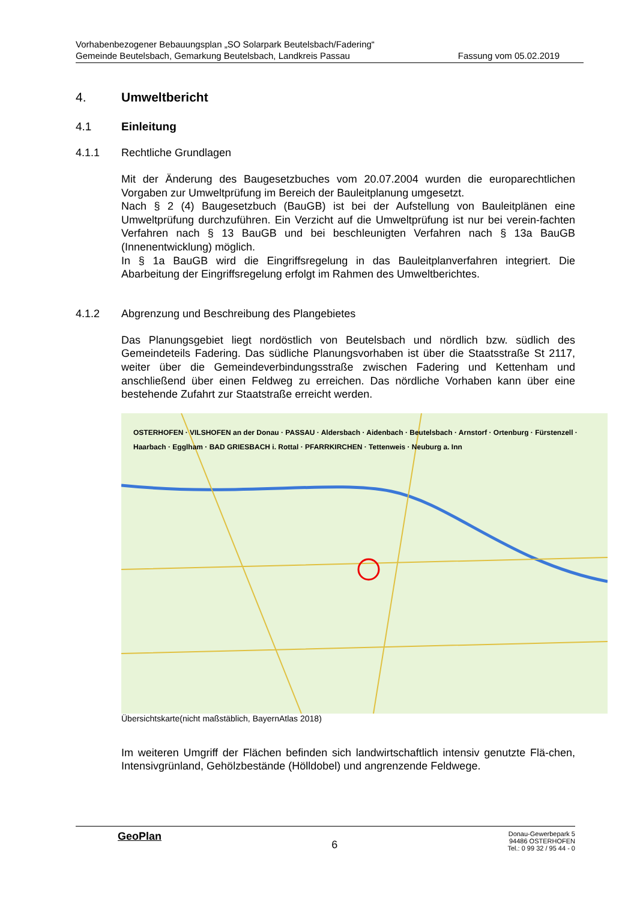Vorhabenbezogener Bebauungsplan „SO Solarpark Beutelsbach/Fadering“
Gemeinde Beutelsbach, Gemarkung Beutelsbach, Landkreis Passau Fassung vom 05.02.2019
4. Umweltbericht
4.1 Einleitung
4.1.1 Rechtliche Grundlagen
Mit der Änderung des Baugesetzbuches vom 20.07.2004 wurden die europarechtlichen Vorgaben zur Umweltprüfung im Bereich der Bauleitplanung umgesetzt.
Nach § 2 (4) Baugesetzbuch (BauGB) ist bei der Aufstellung von Bauleitplänen eine Umweltprüfung durchzuführen. Ein Verzicht auf die Umweltprüfung ist nur bei verein-fachten Verfahren nach § 13 BauGB und bei beschleunigten Verfahren nach § 13a BauGB (Innenentwicklung) möglich.
In § 1a BauGB wird die Eingriffsregelung in das Bauleitplanverfahren integriert. Die Abarbeitung der Eingriffsregelung erfolgt im Rahmen des Umweltberichtes.
4.1.2 Abgrenzung und Beschreibung des Plangebietes
Das Planungsgebiet liegt nordöstlich von Beutelsbach und nördlich bzw. südlich des Gemeindeteils Fadering. Das südliche Planungsvorhaben ist über die Staatsstraße St 2117, weiter über die Gemeindeverbindungsstraße zwischen Fadering und Kettenham und anschließend über einen Feldweg zu erreichen. Das nördliche Vorhaben kann über eine bestehende Zufahrt zur Staatstraße erreicht werden.
OSTERHOFEN · VILSHOFEN an der Donau · PASSAU · Aldersbach · Aidenbach · Beutelsbach · Arnstorf · Ortenburg · Fürstenzell · Haarbach · Egglham · BAD GRIESBACH i. Rottal · PFARRKIRCHEN · Tettenweis · Neuburg a. Inn
Übersichtskarte(nicht maßstäblich, BayernAtlas 2018)
Im weiteren Umgriff der Flächen befinden sich landwirtschaftlich intensiv genutzte Flä-chen, Intensivgrünland, Gehölzbestände (Hölldobel) und angrenzende Feldwege.
GeoPlan 6 Donau-Gewerbepark 5
94486 OSTERHOFEN
Tel.: 0 99 32 / 95 44 - 0